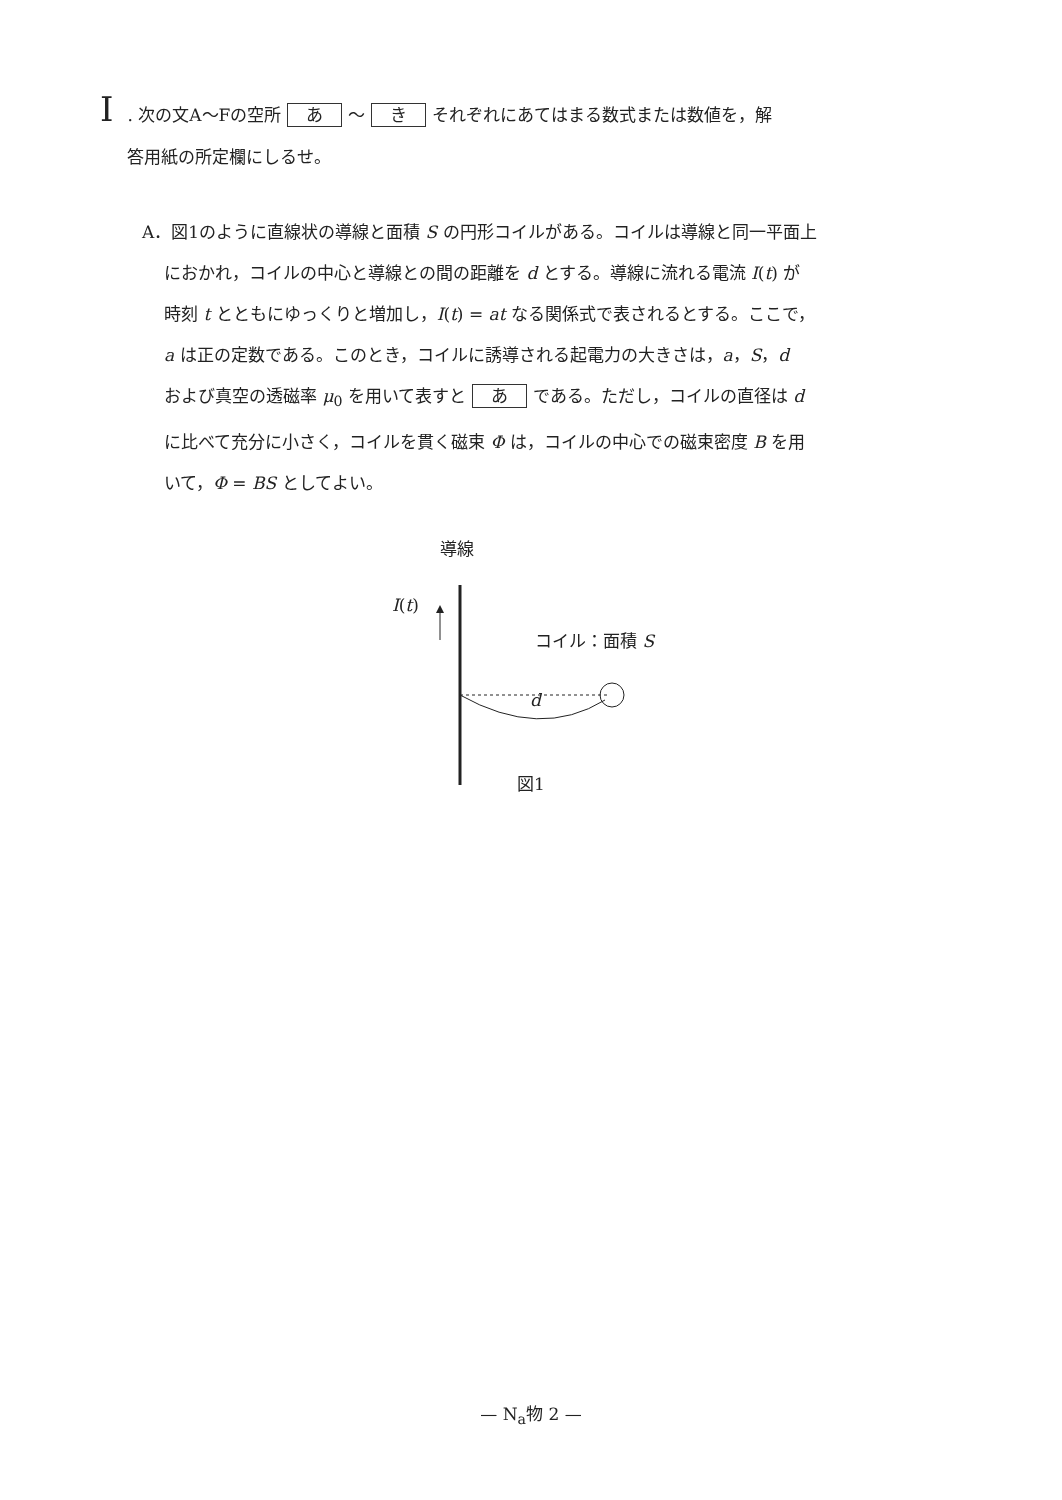I. 次の文A～Fの空所 あ ～ き それぞれにあてはまる数式または数値を，解
答用紙の所定欄にしるせ。
A．図1のように直線状の導線と面積 S の円形コイルがある。コイルは導線と同一平面上
におかれ，コイルの中心と導線との間の距離を d とする。導線に流れる電流 I(t) が
時刻 t とともにゆっくりと増加し，I(t) = at なる関係式で表されるとする。ここで，
a は正の定数である。このとき，コイルに誘導される起電力の大きさは，a，S，d
および真空の透磁率 μ<sub>0</sub> を用いて表すと あ である。ただし，コイルの直径は d
に比べて充分に小さく，コイルを貫く磁束 Φ は，コイルの中心での磁束密度 B を用
いて，Φ = BS としてよい。
導線
I(t)
コイル：面積 S
d
図1
— N<sub>a</sub>物 2 —